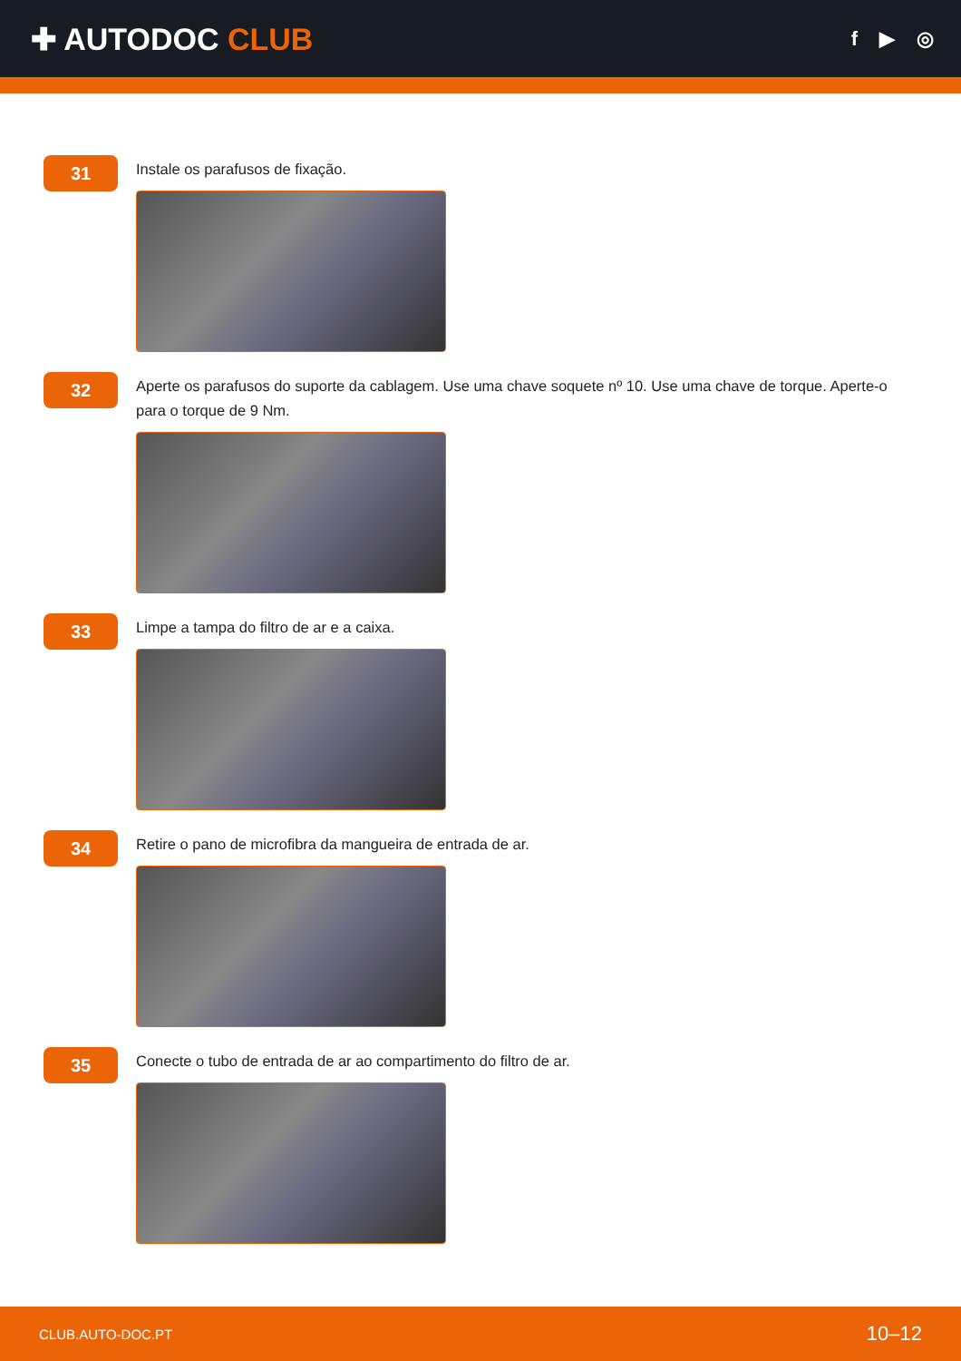✚ AUTODOC CLUB
f ▶ ◎
31
Instale os parafusos de fixação.
32
Aperte os parafusos do suporte da cablagem. Use uma chave soquete nº 10. Use uma chave de torque. Aperte-o para o torque de 9 Nm.
33
Limpe a tampa do filtro de ar e a caixa.
34
Retire o pano de microfibra da mangueira de entrada de ar.
35
Conecte o tubo de entrada de ar ao compartimento do filtro de ar.
CLUB.AUTO-DOC.PT 10–12